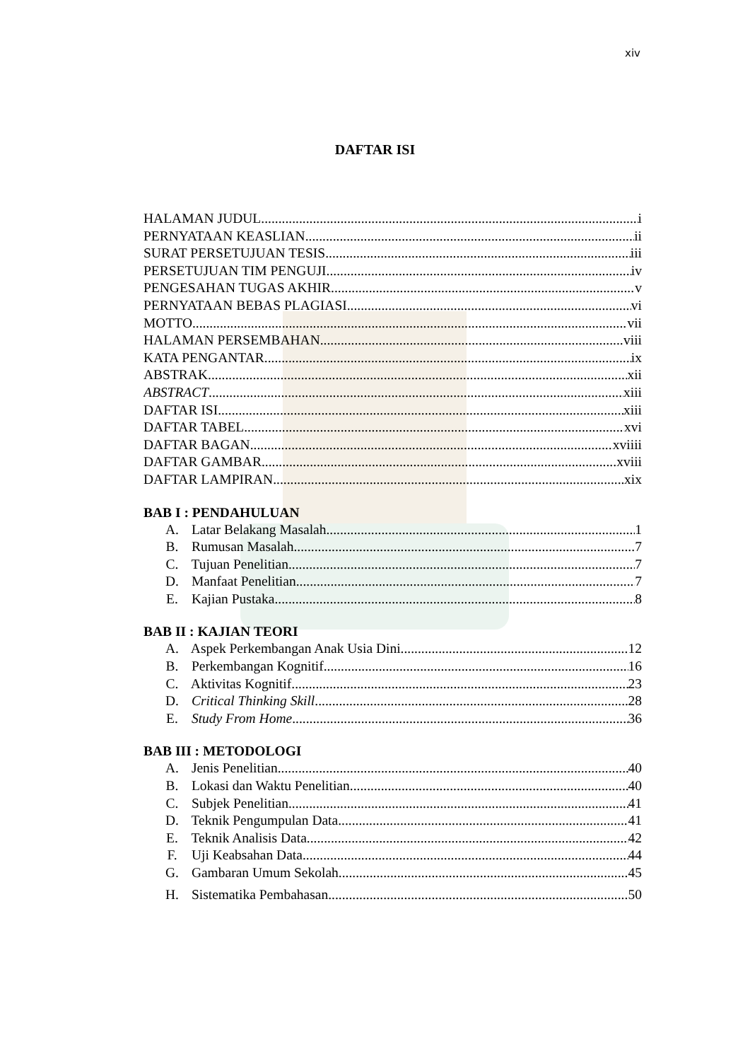xiv
DAFTAR ISI
HALAMAN JUDUL i
PERNYATAAN KEASLIAN ii
SURAT PERSETUJUAN TESIS iii
PERSETUJUAN TIM PENGUJI iv
PENGESAHAN TUGAS AKHIR v
PERNYATAAN BEBAS PLAGIASI vi
MOTTO vii
HALAMAN PERSEMBAHAN viii
KATA PENGANTAR ix
ABSTRAK xii
ABSTRACT xiii
DAFTAR ISI xiii
DAFTAR TABEL xvi
DAFTAR BAGAN xviiii
DAFTAR GAMBAR xviii
DAFTAR LAMPIRAN xix
BAB I : PENDAHULUAN
A. Latar Belakang Masalah 1
B. Rumusan Masalah 7
C. Tujuan Penelitian 7
D. Manfaat Penelitian 7
E. Kajian Pustaka 8
BAB II : KAJIAN TEORI
A. Aspek Perkembangan Anak Usia Dini 12
B. Perkembangan Kognitif 16
C. Aktivitas Kognitif 23
D. Critical Thinking Skill 28
E. Study From Home 36
BAB III : METODOLOGI
A. Jenis Penelitian 40
B. Lokasi dan Waktu Penelitian 40
C. Subjek Penelitian 41
D. Teknik Pengumpulan Data 41
E. Teknik Analisis Data 42
F. Uji Keabsahan Data 44
G. Gambaran Umum Sekolah 45
H. Sistematika Pembahasan 50